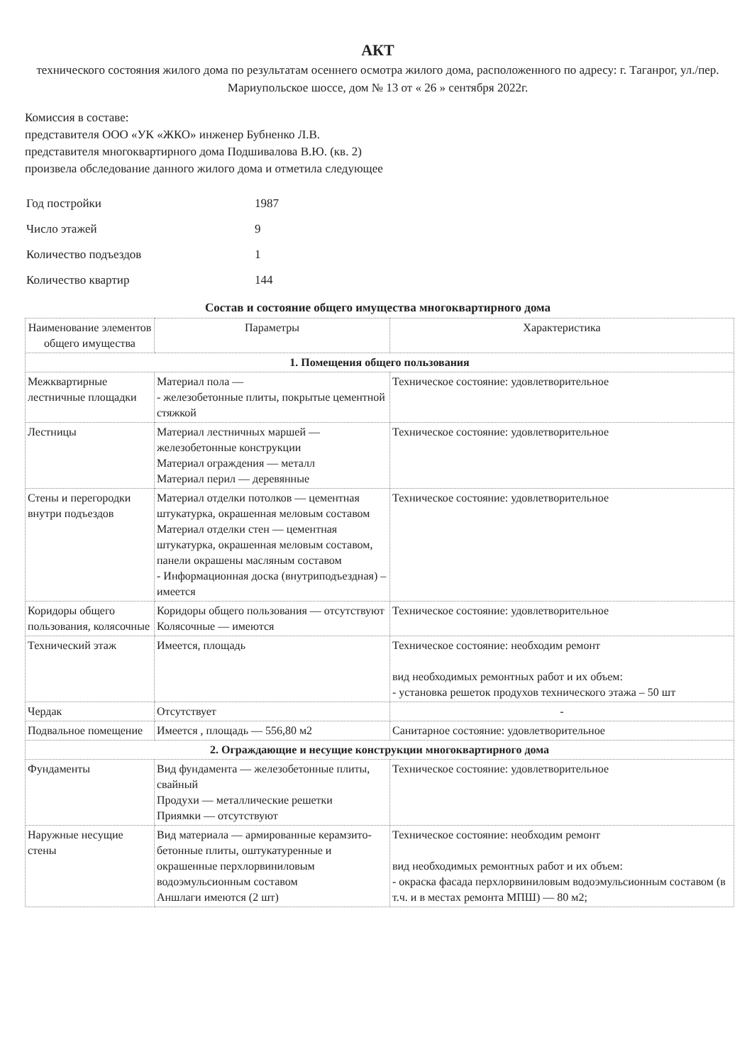АКТ
технического состояния жилого дома по результатам осеннего осмотра жилого дома, расположенного по адресу: г. Таганрог, ул./пер. Мариупольское шоссе, дом № 13 от « 26 » сентября 2022г.
Комиссия в составе:
представителя ООО «УК «ЖКО» инженер Бубненко Л.В.
представителя многоквартирного дома Подшивалова В.Ю. (кв. 2)
произвела обследование данного жилого дома и отметила следующее
| Год постройки | 1987 |
| Число этажей | 9 |
| Количество подъездов | 1 |
| Количество квартир | 144 |
Состав и состояние общего имущества многоквартирного дома
| Наименование элементов общего имущества | Параметры | Характеристика |
| --- | --- | --- |
| 1. Помещения общего пользования | | |
| Межквартирные лестничные площадки | Материал пола — - железобетонные плиты, покрытые цементной стяжкой | Техническое состояние: удовлетворительное |
| Лестницы | Материал лестничных маршей — железобетонные конструкции Материал ограждения — металл Материал перил — деревянные | Техническое состояние: удовлетворительное |
| Стены и перегородки внутри подъездов | Материал отделки потолков — цементная штукатурка, окрашенная меловым составом Материал отделки стен — цементная штукатурка, окрашенная меловым составом, панели окрашены масляным составом - Информационная доска (внутриподъездная) – имеется | Техническое состояние: удовлетворительное |
| Коридоры общего пользования, колясочные | Коридоры общего пользования — отсутствуют Колясочные — имеются | Техническое состояние: удовлетворительное |
| Технический этаж | Имеется, площадь | Техническое состояние: необходим ремонт вид необходимых ремонтных работ и их объем: - установка решеток продухов технического этажа – 50 шт |
| Чердак | Отсутствует | - |
| Подвальное помещение | Имеется , площадь — 556,80 м2 | Санитарное состояние: удовлетворительное |
| 2. Ограждающие и несущие конструкции многоквартирного дома | | |
| Фундаменты | Вид фундамента — железобетонные плиты, свайный Продухи — металлические решетки Приямки — отсутствуют | Техническое состояние: удовлетворительное |
| Наружные несущие стены | Вид материала — армированные керамзито-бетонные плиты, оштукатуренные и окрашенные перхлорвиниловым водоэмульсионным составом Аншлаги имеются (2 шт) | Техническое состояние: необходим ремонт вид необходимых ремонтных работ и их объем: - окраска фасада перхлорвиниловым водоэмульсионным составом (в т.ч. и в местах ремонта МПШ) — 80 м2; |